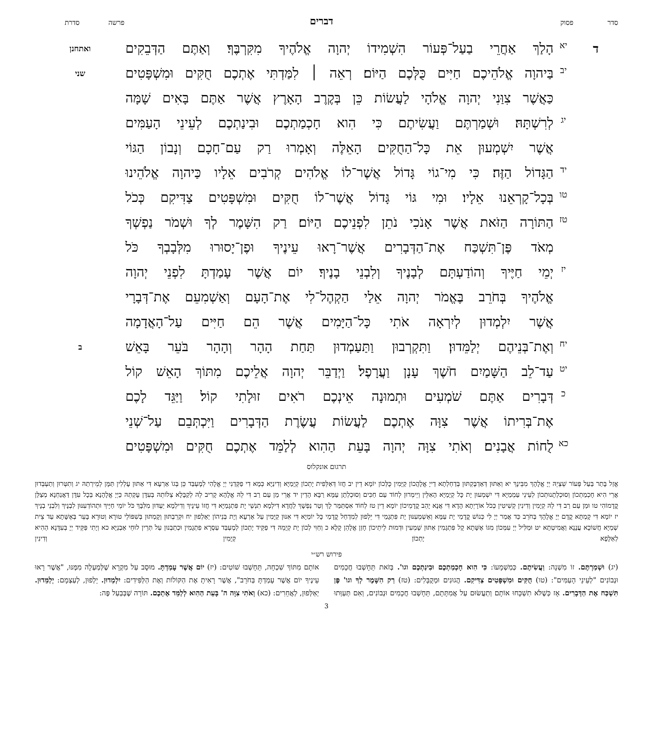סדר פסוק דברים פרשה סדרת
דיא הָלַךְ אַחֲרֵי בַעַל־פְּעוֹר הִשְׁמִידוֹ יְהוָה אֱלֹהֶיךָ מִקִּרְבֶּךָ׃ וְאַתֶּם הַדְּבֵקִים ואתחנן
יב בַּיהוָה אֱלֹהֵיכֶם חַיִּים כֻּלְּכֶם הַיּוֹם׃ רְאֵה ׀ לִמַּדְתִּי אֶתְכֶם חֻקִּים וּמִשְׁפָּטִים שני
כַּאֲשֶׁר צִוַּנִי יְהוָה אֱלֹהָי לַעֲשׂוֹת כֵּן בְּקֶרֶב הָאָרֶץ אֲשֶׁר אַתֶּם בָּאִים שָׁמָּה
יג לְרִשְׁתָּהּ׃ וּשְׁמַרְתֶּם וַעֲשִׂיתֶם כִּי הִוא חָכְמַתְכֶם וּבִינַתְכֶם לְעֵינֵי הָעַמִּים
אֲשֶׁר יִשְׁמְעוּן אֵת כָּל־הַחֻקִּים הָאֵלֶּה וְאָמְרוּ רַק עַם־חָכָם וְנָבוֹן הַגּוֹי
יד הַגָּדוֹל הַזֶּה׃ כִּי מִי־גוֹי גָּדוֹל אֲשֶׁר־לוֹ אֱלֹהִים קְרֹבִים אֵלָיו כַּיהוָה אֱלֹהֵינוּ
טו בְּכָל־קָרְאֵנוּ אֵלָיו׃ וּמִי גּוֹי גָּדוֹל אֲשֶׁר־לוֹ חֻקִּים וּמִשְׁפָּטִים צַדִּיקִם כְּכֹל
טז הַתּוֹרָה הַזֹּאת אֲשֶׁר אָנֹכִי נֹתֵן לִפְנֵיכֶם הַיּוֹם׃ רַק הִשָּׁמֶר לְךָ וּשְׁמֹר נַפְשְׁךָ
מְאֹד פֶּן־תִּשְׁכַּח אֶת־הַדְּבָרִים אֲשֶׁר־רָאוּ עֵינֶיךָ וּפֶן־יָסוּרוּ מִלְּבָבְךָ כֹּל
יז יְמֵי חַיֶּיךָ וְהוֹדַעְתָּם לְבָנֶיךָ וְלִבְנֵי בָנֶיךָ׃ יוֹם אֲשֶׁר עָמַדְתָּ לִפְנֵי יְהוָה
אֱלֹהֶיךָ בְּחֹרֵב בֶּאֱמֹר יְהוָה אֵלַי הַקְהֶל־לִי אֶת־הָעָם וְאַשְׁמִעֵם אֶת־דְּבָרָי
אֲשֶׁר יִלְמְדוּן לְיִרְאָה אֹתִי כָּל־הַיָּמִים אֲשֶׁר הֵם חַיִּים עַל־הָאֲדָמָה
יח וְאֶת־בְּנֵיהֶם יְלַמֵּדוּן׃ וַתִּקְרְבוּן וַתַּעַמְדוּן תַּחַת הָהָר וְהָהָר בֹּעֵר בָּאֵשׁ ב
יט עַד־לֵב הַשָּׁמַיִם חֹשֶׁךְ עָנָן וַעֲרָפֶל׃ וַיְדַבֵּר יְהוָה אֲלֵיכֶם מִתּוֹךְ הָאֵשׁ קוֹל
כדְּבָרִים אַתֶּם שֹׁמְעִים וּתְמוּנָה אֵינְכֶם רֹאִים זוּלָתִי קוֹל׃ וַיַּגֵּד לָכֶם
אֶת־בְּרִיתוֹ אֲשֶׁר צִוָּה אֶתְכֶם לַעֲשׂוֹת עֲשֶׂרֶת הַדְּבָרִים וַיִּכְתְּבֵם עַל־שְׁנֵי
כא לֻחוֹת אֲבָנִים׃ וְאֹתִי צִוָּה יְהוָה בָּעֵת הַהִוא לְלַמֵּד אֶתְכֶם חֻקִּים וּמִשְׁפָּטִים
תרגום אונקלוס
אֱזַל בָּתַר בַּעַל פְּעוֹר שֵׁצְיֵהּ יְיָ אֱלָהָךְ מִבֵּינָךְ יא וְאַתּוּן דְּאַדְבֶּקְתּוּן בְּדַחְלְתָא דַייָ אֱלָהֲכוֹן קַיָּמִין כֻּלְּכוֹן יוֹמָא דֵין יב חֲזוֹ דְּאַלֵּפִית יָתְכוֹן קְיָמַיָּא וְדִינַיָּא כְּמָא דִי פַקְּדַנִי יְיָ אֱלָהִי לְמֶעְבַּד כֵּן בְּגוֹ אַרְעָא דִּי אַתּוּן עָלְלִין תַּמָּן לְמֵירְתַהּ יג וְתִטְּרוּן וְתַעְבְּדוּן אֲרֵי הִיא חָכְמַתְכוֹן וְסוּכְלְתָנוּתְכוֹן לְעֵינֵי עַמְמַיָּא דִּי יִשְׁמְעוּן יָת כָּל קְיָמַיָּא הָאִלֵּין וְיֵימְרוּן לְחוֹד עַם חַכִּים וְסוּכְלְתָן עַמָּא רַבָּא הָדֵין יד אֲרֵי מַן עַם רַב דִּי לֵהּ אֱלָהָא קָרִיב לֵהּ לְקַבָּלָא צְלוֹתֵהּ בְּעִדָּן עָקְתֵהּ כַּיְיָ אֱלָהָנָא בְּכָל עִדָּן דַּאֲנַחְנָא מְצַלַּן קֳדָמוֹהִי טו וּמַן עַם רַב דִּי לֵהּ קְיָמִין וְדִינִין קְשִׁיטִין כְּכֹל אוֹרָיְתָא הָדָא דִּי אֲנָא יָהֵב קֳדָמֵיכוֹן יוֹמָא דֵין טז לְחוֹד אִסְתַּמַּר לָךְ וְטַר נַפְשָׁךְ לַחֲדָא דִּילְמָא תִנְשֵׁי יָת פִּתְגָמַיָּא דִּי חֲזוֹ עֵינָיךְ וְדִילְמָא יַעְדּוּן מִלִּבָּךְ כֹּל יוֹמֵי חַיָּיךְ וּתְהוֹדְעִנּוּן לִבְנָיךְ וְלִבְנֵי בְנָיךְ יז יוֹמָא דִּי קָמְתָּא קֳדָם יְיָ אֱלָהָךְ בְּחֹרֵב כַּד אֲמַר יְיָ לִי כְּנוֹשׁ קֳדָמַי יָת עַמָּא וְאַשְׁמְעִנּוּן יָת פִּתְגָמַי דִּי יֵלְפוּן לְמִדְחַל קֳדָמַי כָּל יוֹמַיָּא דִּי אִנּוּן קַיָּמִין עַל אַרְעָא וְיָת בְּנֵיהוֹן יַאַלְפוּן יח וּקְרֵבְתּוּן וְקָמְתּוּן בְּשִׁפּוֹלֵי טוּרָא וְטוּרָא בָּעֵר בְּאֶשָּׁתָא עַד צֵית שְׁמַיָּא חֲשׁוֹכָא עֲנָנָא וַאֲמִיטְתָא יט וּמַלִּיל יְיָ עִמְּכוֹן מִגּוֹ אֶשָּׁתָא קָל פִּתְגָמִין אַתּוּן שָׁמְעִין וּדְמוּת לֵיתֵיכוֹן חָזַן אֱלָהֵן קָלָא כ וְחַוִּי לְכוֹן יָת קְיָמֵהּ דִּי פַקֵּיד יָתְכוֹן לְמֶעְבַּד עַסְרָא פִתְגָמִין וּכְתַבְנוּן עַל תְּרֵין לוּחֵי אַבְנַיָּא כא וְיָתִי פַּקֵּיד יְיָ בְּעִדָּנָא הַהִיא לְאַלָּפָא יָתְכוֹן קְיָמִין וְדִינִין
פירוש רש״י
(יג) וּשְׁמַרְתֶּם. זוֹ מִשְׁנָה: וַעֲשִׂיתֶם. כְּמַשְׁמָעוֹ: כִּי הִוא חָכְמַתְכֶם וּבִינַתְכֶם וגו'. בְּזֹאת תֵּחָשְׁבוּ חֲכָמִים וּנְבוֹנִים "לְעֵינֵי הָעַמִּים": (טו) חֻקִּים וּמִשְׁפָּטִים צַדִּיקִם. הֲגוּנִים וּמְקֻבָּלִים: (טז) רַק הִשָּׁמֶר לְךָ וגו' פֶּן תִּשְׁכַּח אֶת הַדְּבָרִים. אָז כְּשֶׁלֹּא תִשְׁכָּחוּ אוֹתָם וְתַעֲשׂוּם עַל אֲמִתָּתָם, תֵּחָשְׁבוּ חֲכָמִים וּנְבוֹנִים, וְאִם תְּעַוְּתוּ אוֹתָם מִתּוֹךְ שִׁכְחָה, תֵּחָשְׁבוּ שׁוֹטִים: (יז) יוֹם אֲשֶׁר עָמַדְתָּ. מוּסָב עַל מִקְרָא שֶׁלְּמַעְלָה מִמֶּנּוּ, "אֲשֶׁר רָאוּ עֵינֶיךָ יוֹם אֲשֶׁר עָמַדְתָּ בְּחֹרֵב", אֲשֶׁר רָאִיתָ אֶת הַקּוֹלוֹת וְאֶת הַלַּפִּידִים: יִלְמְדוּן. יֵלְפוּן, לְעַצְמָם: יְלַמֵּדוּן. יְאַלְּפוּן, לַאֲחֵרִים: (כא) וְאֹתִי צִוָּה ה' בָּעֵת הַהִוא לְלַמֵּד אֶתְכֶם. תּוֹרָה שֶׁבְּבַעַל פֶּה:
3